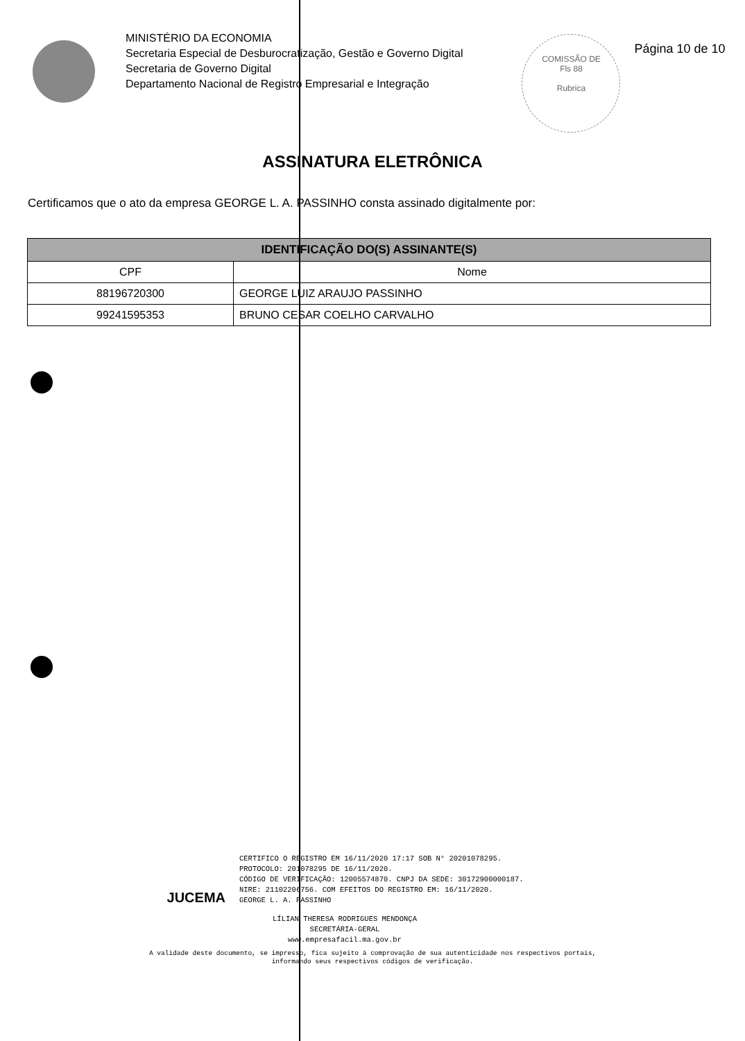MINISTÉRIO DA ECONOMIA
Secretaria Especial de Desburocratização, Gestão e Governo Digital
Secretaria de Governo Digital
Departamento Nacional de Registro Empresarial e Integração
COMISSÃO DE
Fls 88
Rubrica
Página 10 de 10
ASSINATURA ELETRÔNICA
Certificamos que o ato da empresa GEORGE L. A. PASSINHO consta assinado digitalmente por:
| IDENTIFICAÇÃO DO(S) ASSINANTE(S) | |
| --- | --- |
| CPF | Nome |
| 88196720300 | GEORGE LUIZ ARAUJO PASSINHO |
| 99241595353 | BRUNO CESAR COELHO CARVALHO |
JUCEMA
CERTIFICO O REGISTRO EM 16/11/2020 17:17 SOB N° 20201078295.
PROTOCOLO: 201078295 DE 16/11/2020.
CÓDIGO DE VERIFICAÇÃO: 12005574870. CNPJ DA SEDE: 30172900000187.
NIRE: 21102206756. COM EFEITOS DO REGISTRO EM: 16/11/2020.
GEORGE L. A. PASSINHO
LÍLIAN THERESA RODRIGUES MENDONÇA
SECRETÁRIA-GERAL
www.empresafacil.ma.gov.br
A validade deste documento, se impresso, fica sujeito à comprovação de sua autenticidade nos respectivos portais,
informando seus respectivos códigos de verificação.